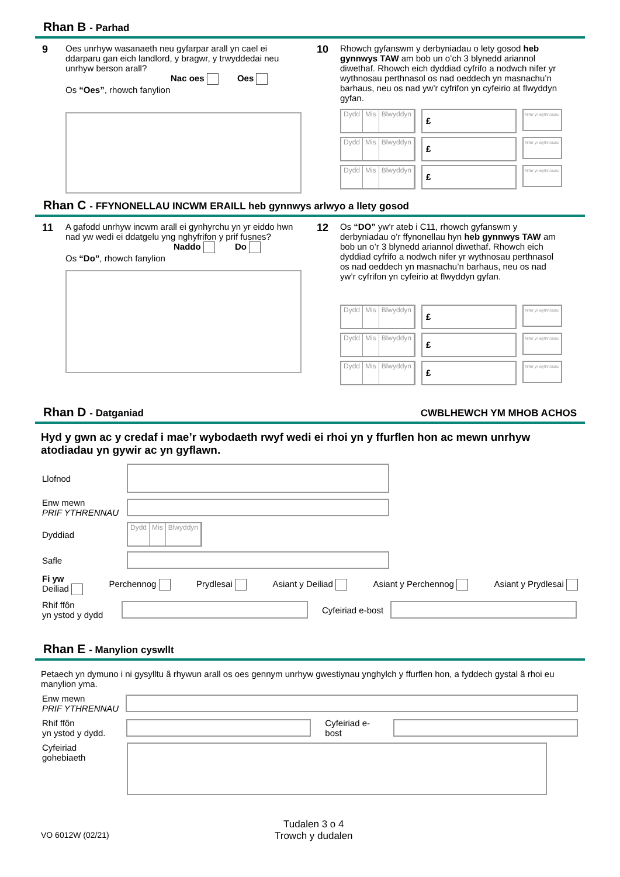Rhan B - Parhad
9 Oes unrhyw wasanaeth neu gyfarpar arall yn cael ei ddarparu gan eich landlord, y bragwr, y trwyddedai neu unrhyw berson arall?
Nac oes Oes
Os “Oes”, rhowch fanylion
10 Rhowch gyfanswm y derbyniadau o lety gosod heb gynnwys TAW am bob un o’ch 3 blynedd ariannol diwethaf. Rhowch eich dyddiad cyfrifo a nodwch nifer yr wythnosau perthnasol os nad oeddech yn masnachu’n barhaus, neu os nad yw’r cyfrifon yn cyfeirio at flwyddyn gyfan.
Dydd Mis Blwyddyn
£
Nifer yr wythnosau
Dydd Mis Blwyddyn
£
Nifer yr wythnosau
Dydd Mis Blwyddyn
£
Nifer yr wythnosau
Rhan C - FFYNONELLAU INCWM ERAILL heb gynnwys arlwyo a llety gosod
11 A gafodd unrhyw incwm arall ei gynhyrchu yn yr eiddo hwn nad yw wedi ei ddatgelu yng nghyfrifon y prif fusnes?
Naddo Do
Os “Do”, rhowch fanylion
12 Os “DO” yw’r ateb i C11, rhowch gyfanswm y derbyniadau o’r ffynonellau hyn heb gynnwys TAW am bob un o’r 3 blynedd ariannol diwethaf. Rhowch eich dyddiad cyfrifo a nodwch nifer yr wythnosau perthnasol os nad oeddech yn masnachu’n barhaus, neu os nad yw’r cyfrifon yn cyfeirio at flwyddyn gyfan.
Dydd Mis Blwyddyn
£
Nifer yr wythnosau
Dydd Mis Blwyddyn
£
Nifer yr wythnosau
Dydd Mis Blwyddyn
£
Nifer yr wythnosau
Rhan D - Datganiad
CWBLHEWCH YM MHOB ACHOS
Hyd y gwn ac y credaf i mae’r wybodaeth rwyf wedi ei rhoi yn y ffurflen hon ac mewn unrhyw atodiadau yn gywir ac yn gyflawn.
Llofnod
Enw mewn
PRIF YTHRENNAU
Dyddiad
Dydd Mis Blwyddyn
Safle
Fi yw
Deiliad Perchennog Prydlesai Asiant y Deiliad Asiant y Perchennog Asiant y Prydlesai
Rhif ffôn
yn ystod y dydd
Cyfeiriad e-bost
Rhan E - Manylion cyswllt
Petaech yn dymuno i ni gysylltu â rhywun arall os oes gennym unrhyw gwestiynau ynghylch y ffurflen hon, a fyddech gystal â rhoi eu manylion yma.
Enw mewn
PRIF YTHRENNAU
Rhif ffôn
yn ystod y dydd.
Cyfeiriad e-bost
Cyfeiriad
gohebiaeth
VO 6012W (02/21) Tudalen 3 o 4
Trowch y dudalen